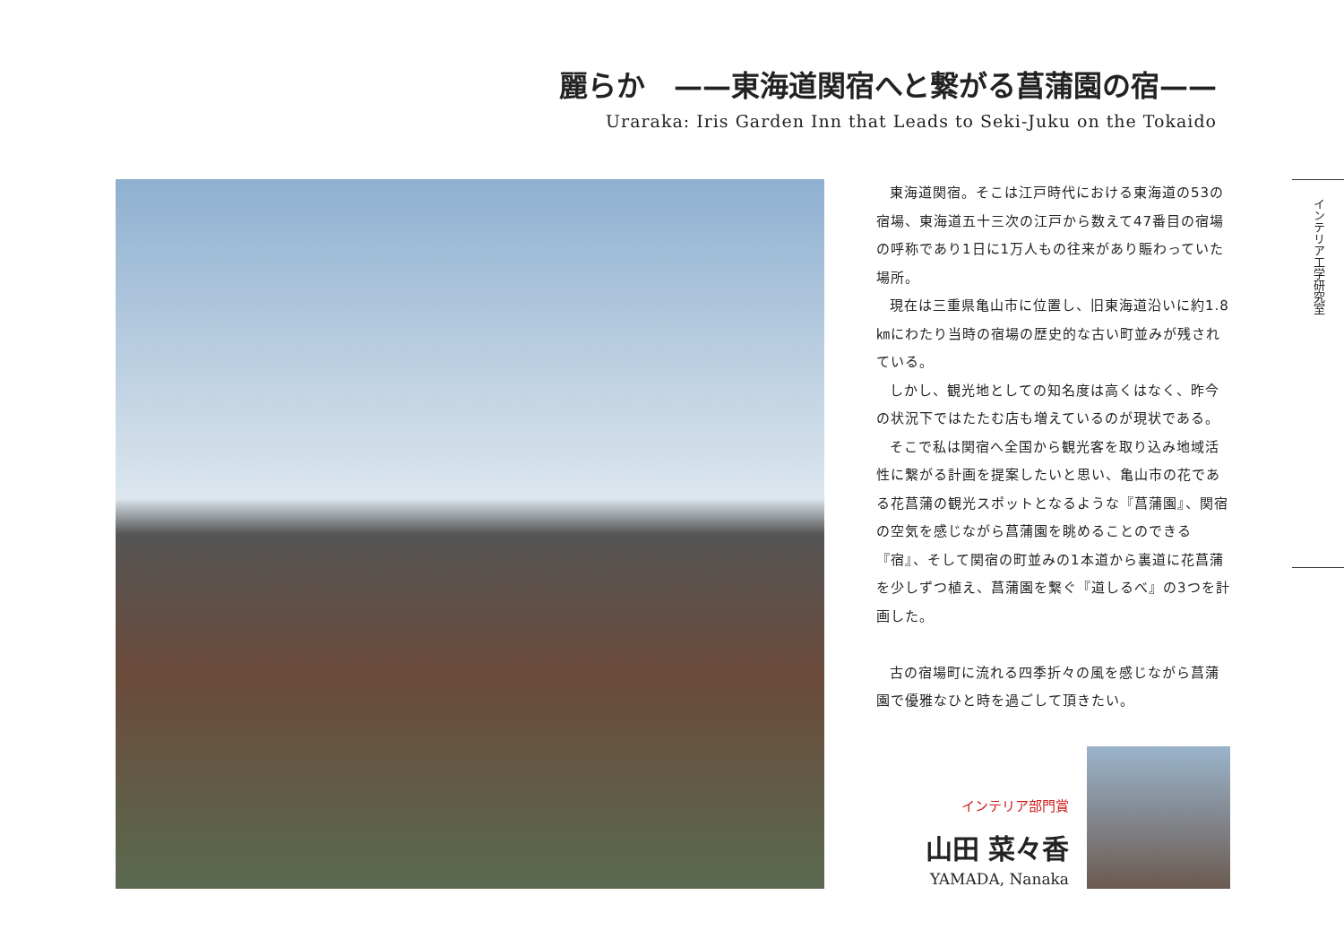麗らか　——東海道関宿へと繋がる菖蒲園の宿——
Uraraka: Iris Garden Inn that Leads to Seki-Juku on the Tokaido
東海道関宿。そこは江戸時代における東海道の53の宿場、東海道五十三次の江戸から数えて47番目の宿場の呼称であり1日に1万人もの往来があり賑わっていた場所。
現在は三重県亀山市に位置し、旧東海道沿いに約1.8㎞にわたり当時の宿場の歴史的な古い町並みが残されている。
しかし、観光地としての知名度は高くはなく、昨今の状況下ではたたむ店も増えているのが現状である。
そこで私は関宿へ全国から観光客を取り込み地域活性に繋がる計画を提案したいと思い、亀山市の花である花菖蒲の観光スポットとなるような『菖蒲園』、関宿の空気を感じながら菖蒲園を眺めることのできる『宿』、そして関宿の町並みの1本道から裏道に花菖蒲を少しずつ植え、菖蒲園を繋ぐ『道しるべ』の3つを計画した。
古の宿場町に流れる四季折々の風を感じながら菖蒲園で優雅なひと時を過ごして頂きたい。
インテリア工学研究室
インテリア部門賞
山田 菜々香
YAMADA, Nanaka